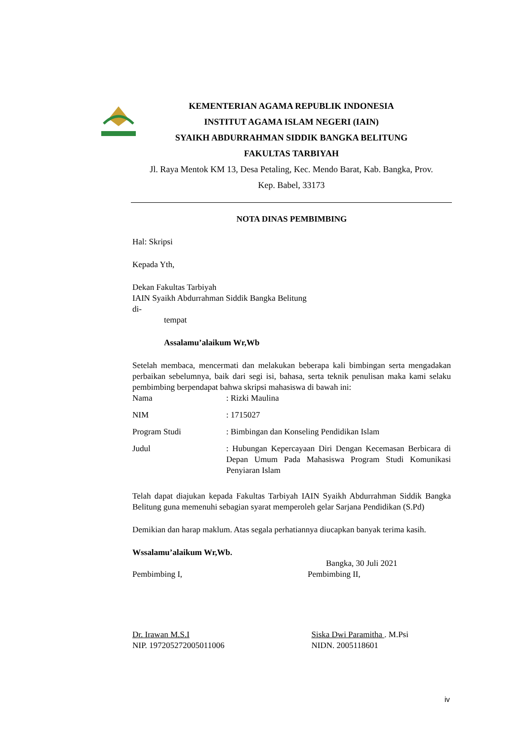KEMENTERIAN AGAMA REPUBLIK INDONESIA
INSTITUT AGAMA ISLAM NEGERI (IAIN)
SYAIKH ABDURRAHMAN SIDDIK BANGKA BELITUNG
FAKULTAS TARBIYAH
Jl. Raya Mentok KM 13, Desa Petaling, Kec. Mendo Barat, Kab. Bangka, Prov.
Kep. Babel, 33173
NOTA DINAS PEMBIMBING
Hal: Skripsi
Kepada Yth,
Dekan Fakultas Tarbiyah
IAIN Syaikh Abdurrahman Siddik Bangka Belitung
di-
tempat
Assalamu’alaikum Wr,Wb
Setelah membaca, mencermati dan melakukan beberapa kali bimbingan serta mengadakan perbaikan sebelumnya, baik dari segi isi, bahasa, serta teknik penulisan maka kami selaku pembimbing berpendapat bahwa skripsi mahasiswa di bawah ini:
Nama: Rizki Maulina
NIM: 1715027
Program Studi: Bimbingan dan Konseling Pendidikan Islam
Judul: Hubungan Kepercayaan Diri Dengan Kecemasan Berbicara di Depan Umum Pada Mahasiswa Program Studi Komunikasi Penyiaran Islam
Telah dapat diajukan kepada Fakultas Tarbiyah IAIN Syaikh Abdurrahman Siddik Bangka Belitung guna memenuhi sebagian syarat memperoleh gelar Sarjana Pendidikan (S.Pd)
Demikian dan harap maklum. Atas segala perhatiannya diucapkan banyak terima kasih.
Wssalamu’alaikum Wr,Wb.
Bangka, 30 Juli 2021
Pembimbing I, Pembimbing II,
Dr. Irawan M.S.I
NIP. 197205272005011006
Siska Dwi Paramitha . M.Psi
NIDN. 2005118601
iv